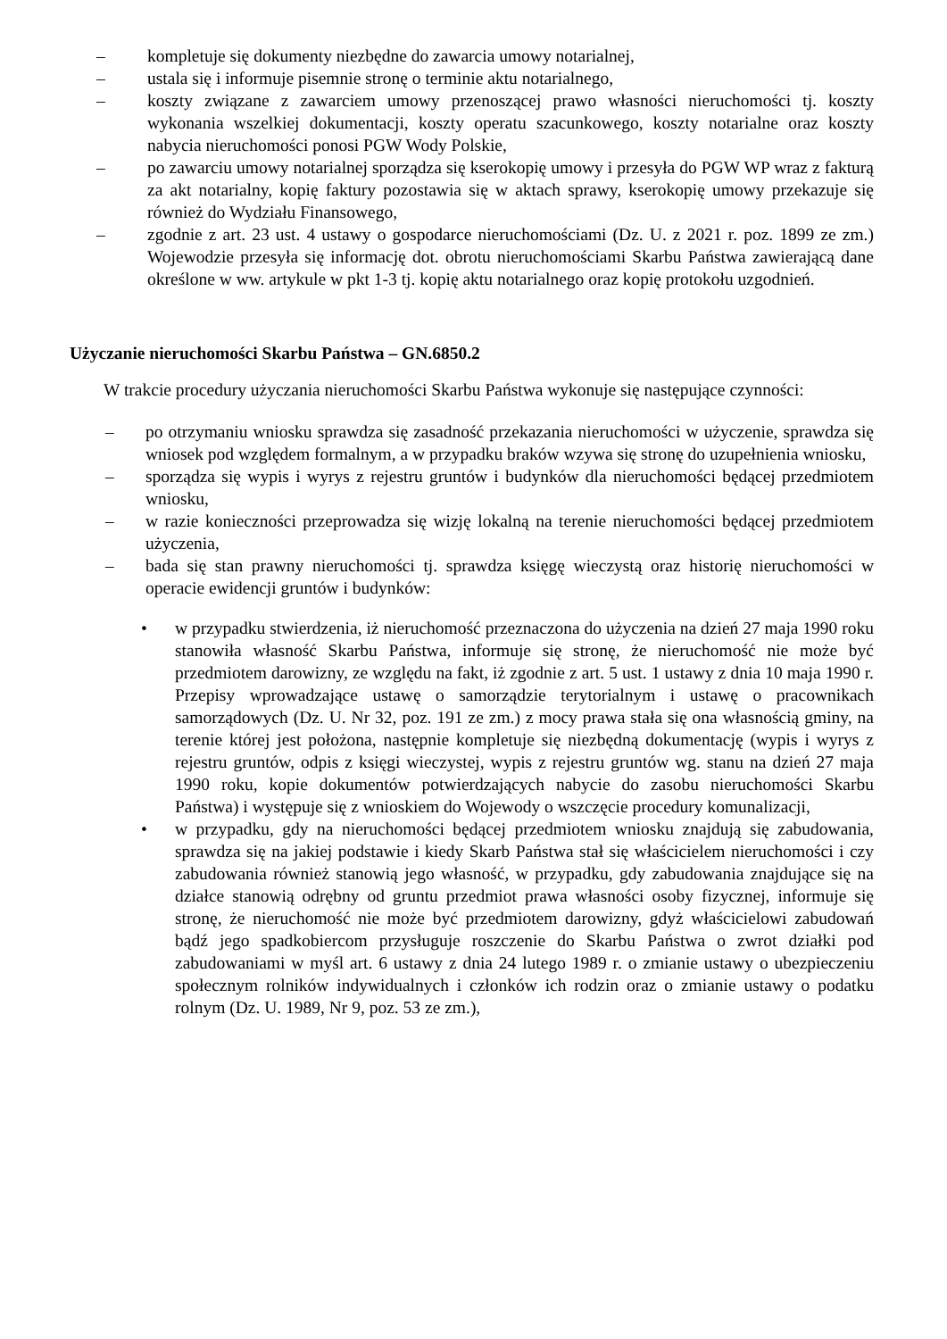– kompletuje się dokumenty niezbędne do zawarcia umowy notarialnej,
– ustala się i informuje pisemnie stronę o terminie aktu notarialnego,
– koszty związane z zawarciem umowy przenoszącej prawo własności nieruchomości tj. koszty wykonania wszelkiej dokumentacji, koszty operatu szacunkowego, koszty notarialne oraz koszty nabycia nieruchomości ponosi PGW Wody Polskie,
– po zawarciu umowy notarialnej sporządza się kserokopię umowy i przesyła do PGW WP wraz z fakturą za akt notarialny, kopię faktury pozostawia się w aktach sprawy, kserokopię umowy przekazuje się również do Wydziału Finansowego,
– zgodnie z art. 23 ust. 4 ustawy o gospodarce nieruchomościami (Dz. U. z 2021 r. poz. 1899 ze zm.) Wojewodzie przesyła się informację dot. obrotu nieruchomościami Skarbu Państwa zawierającą dane określone w ww. artykule w pkt 1-3 tj. kopię aktu notarialnego oraz kopię protokołu uzgodnień.
Użyczanie nieruchomości Skarbu Państwa – GN.6850.2
W trakcie procedury użyczania nieruchomości Skarbu Państwa wykonuje się następujące czynności:
– po otrzymaniu wniosku sprawdza się zasadność przekazania nieruchomości w użyczenie, sprawdza się wniosek pod względem formalnym, a w przypadku braków wzywa się stronę do uzupełnienia wniosku,
– sporządza się wypis i wyrys z rejestru gruntów i budynków dla nieruchomości będącej przedmiotem wniosku,
– w razie konieczności przeprowadza się wizję lokalną na terenie nieruchomości będącej przedmiotem użyczenia,
– bada się stan prawny nieruchomości tj. sprawdza księgę wieczystą oraz historię nieruchomości w operacie ewidencji gruntów i budynków:
• w przypadku stwierdzenia, iż nieruchomość przeznaczona do użyczenia na dzień 27 maja 1990 roku stanowiła własność Skarbu Państwa, informuje się stronę, że nieruchomość nie może być przedmiotem darowizny, ze względu na fakt, iż zgodnie z art. 5 ust. 1 ustawy z dnia 10 maja 1990 r. Przepisy wprowadzające ustawę o samorządzie terytorialnym i ustawę o pracownikach samorządowych (Dz. U. Nr 32, poz. 191 ze zm.) z mocy prawa stała się ona własnością gminy, na terenie której jest położona, następnie kompletuje się niezbędną dokumentację (wypis i wyrys z rejestru gruntów, odpis z księgi wieczystej, wypis z rejestru gruntów wg. stanu na dzień 27 maja 1990 roku, kopie dokumentów potwierdzających nabycie do zasobu nieruchomości Skarbu Państwa) i występuje się z wnioskiem do Wojewody o wszczęcie procedury komunalizacji,
• w przypadku, gdy na nieruchomości będącej przedmiotem wniosku znajdują się zabudowania, sprawdza się na jakiej podstawie i kiedy Skarb Państwa stał się właścicielem nieruchomości i czy zabudowania również stanowią jego własność, w przypadku, gdy zabudowania znajdujące się na działce stanowią odrębny od gruntu przedmiot prawa własności osoby fizycznej, informuje się stronę, że nieruchomość nie może być przedmiotem darowizny, gdyż właścicielowi zabudowań bądź jego spadkobiercom przysługuje roszczenie do Skarbu Państwa o zwrot działki pod zabudowaniami w myśl art. 6 ustawy z dnia 24 lutego 1989 r. o zmianie ustawy o ubezpieczeniu społecznym rolników indywidualnych i członków ich rodzin oraz o zmianie ustawy o podatku rolnym (Dz. U. 1989, Nr 9, poz. 53 ze zm.),